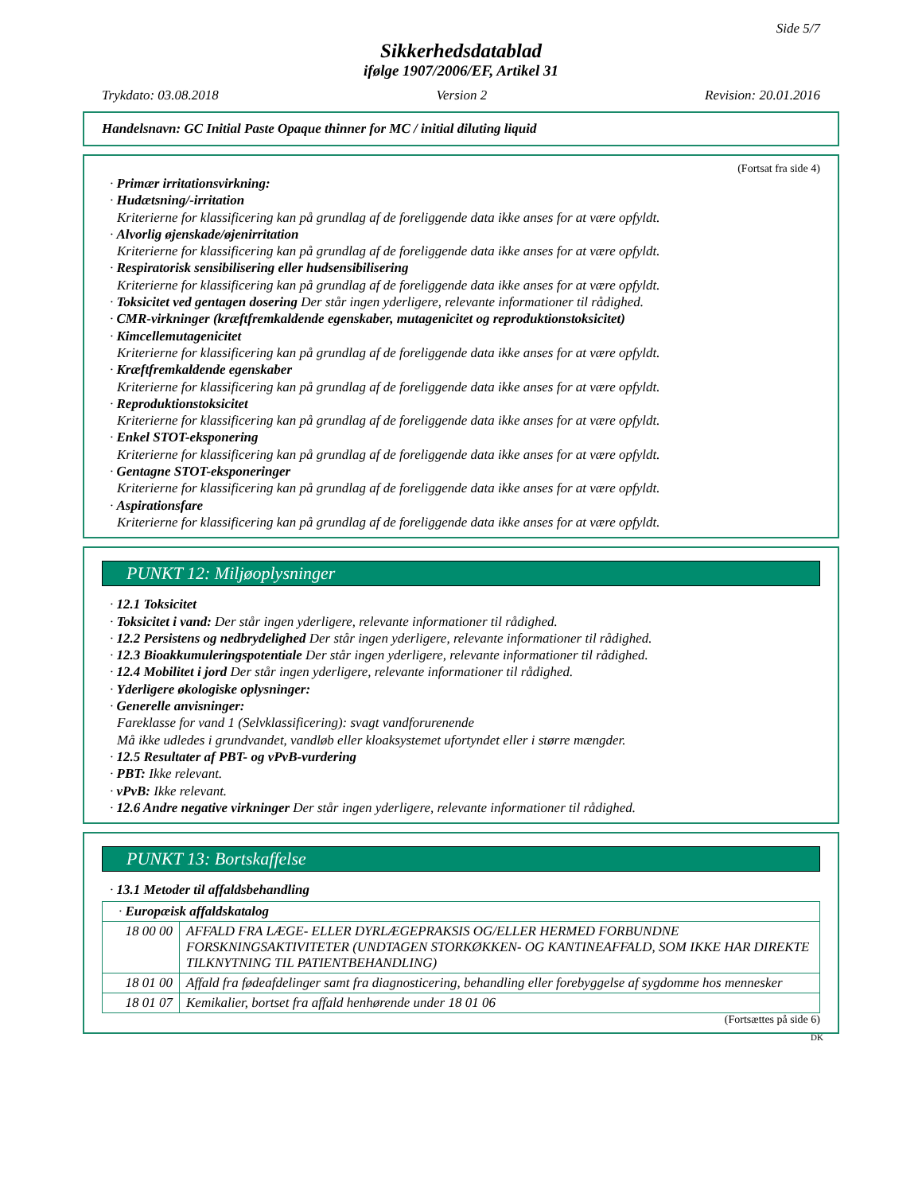Side 5/7
Sikkerhedsdatablad
ifølge 1907/2006/EF, Artikel 31
Trykdato: 03.08.2018 Version 2 Revision: 20.01.2016
Handelsnavn: GC Initial Paste Opaque thinner for MC / initial diluting liquid
(Fortsat fra side 4)
· Primær irritationsvirkning:
· Hudætsning/-irritation
Kriterierne for klassificering kan på grundlag af de foreliggende data ikke anses for at være opfyldt.
· Alvorlig øjenskade/øjenirritation
Kriterierne for klassificering kan på grundlag af de foreliggende data ikke anses for at være opfyldt.
· Respiratorisk sensibilisering eller hudsensibilisering
Kriterierne for klassificering kan på grundlag af de foreliggende data ikke anses for at være opfyldt.
· Toksicitet ved gentagen dosering Der står ingen yderligere, relevante informationer til rådighed.
· CMR-virkninger (kræftfremkaldende egenskaber, mutagenicitet og reproduktionstoksicitet)
· Kimcellemutagenicitet
Kriterierne for klassificering kan på grundlag af de foreliggende data ikke anses for at være opfyldt.
· Kræftfremkaldende egenskaber
Kriterierne for klassificering kan på grundlag af de foreliggende data ikke anses for at være opfyldt.
· Reproduktionstoksicitet
Kriterierne for klassificering kan på grundlag af de foreliggende data ikke anses for at være opfyldt.
· Enkel STOT-eksponering
Kriterierne for klassificering kan på grundlag af de foreliggende data ikke anses for at være opfyldt.
· Gentagne STOT-eksponeringer
Kriterierne for klassificering kan på grundlag af de foreliggende data ikke anses for at være opfyldt.
· Aspirationsfare
Kriterierne for klassificering kan på grundlag af de foreliggende data ikke anses for at være opfyldt.
PUNKT 12: Miljøoplysninger
· 12.1 Toksicitet
· Toksicitet i vand: Der står ingen yderligere, relevante informationer til rådighed.
· 12.2 Persistens og nedbrydelighed Der står ingen yderligere, relevante informationer til rådighed.
· 12.3 Bioakkumuleringspotentiale Der står ingen yderligere, relevante informationer til rådighed.
· 12.4 Mobilitet i jord Der står ingen yderligere, relevante informationer til rådighed.
· Yderligere økologiske oplysninger:
· Generelle anvisninger:
Fareklasse for vand 1 (Selvklassificering): svagt vandforurenende
Må ikke udledes i grundvandet, vandløb eller kloaksystemet ufortyndet eller i større mængder.
· 12.5 Resultater af PBT- og vPvB-vurdering
· PBT: Ikke relevant.
· vPvB: Ikke relevant.
· 12.6 Andre negative virkninger Der står ingen yderligere, relevante informationer til rådighed.
PUNKT 13: Bortskaffelse
· 13.1 Metoder til affaldsbehandling
| · Europæisk affaldskatalog | |
| 18 00 00 | AFFALD FRA LÆGE- ELLER DYRLÆGEPRAKSIS OG/ELLER HERMED FORBUNDNE FORSKNINGSAKTIVITETER (UNDTAGEN STORKØKKEN- OG KANTINEAFFALD, SOM IKKE HAR DIREKTE TILKNYTNING TIL PATIENTBEHANDLING) |
| 18 01 00 | Affald fra fødeafdelinger samt fra diagnosticering, behandling eller forebyggelse af sygdomme hos mennesker |
| 18 01 07 | Kemikalier, bortset fra affald henhørende under 18 01 06 |
(Fortsættes på side 6)
DK